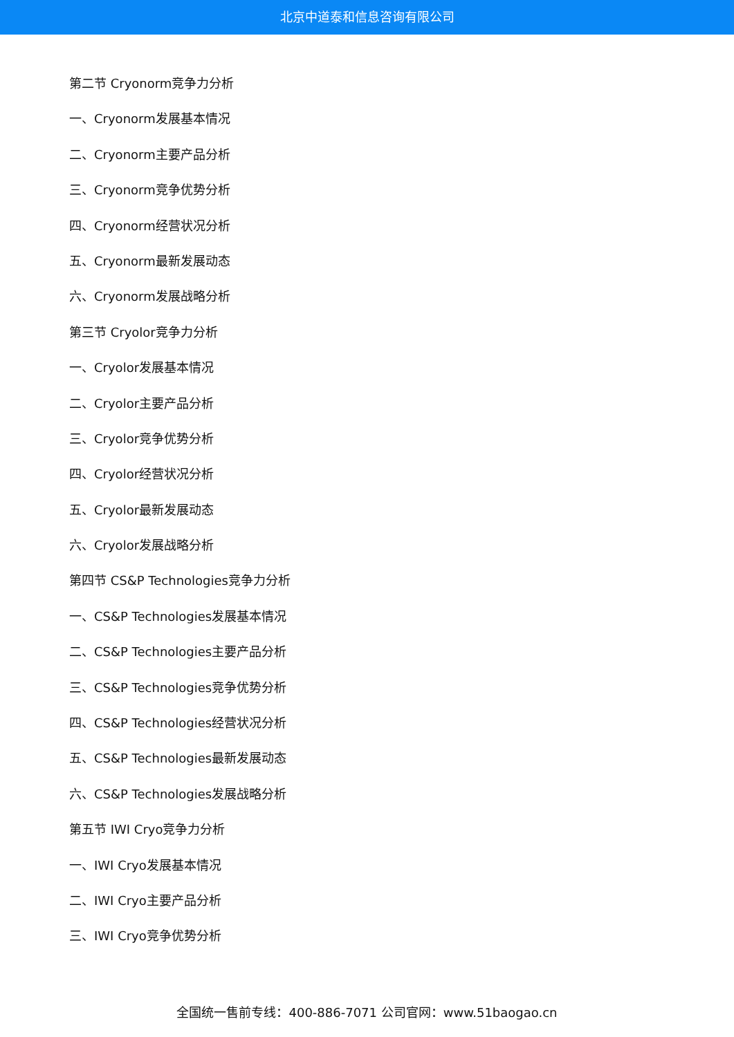北京中道泰和信息咨询有限公司
第二节 Cryonorm竞争力分析
一、Cryonorm发展基本情况
二、Cryonorm主要产品分析
三、Cryonorm竞争优势分析
四、Cryonorm经营状况分析
五、Cryonorm最新发展动态
六、Cryonorm发展战略分析
第三节 Cryolor竞争力分析
一、Cryolor发展基本情况
二、Cryolor主要产品分析
三、Cryolor竞争优势分析
四、Cryolor经营状况分析
五、Cryolor最新发展动态
六、Cryolor发展战略分析
第四节 CS&P Technologies竞争力分析
一、CS&P Technologies发展基本情况
二、CS&P Technologies主要产品分析
三、CS&P Technologies竞争优势分析
四、CS&P Technologies经营状况分析
五、CS&P Technologies最新发展动态
六、CS&P Technologies发展战略分析
第五节 IWI Cryo竞争力分析
一、IWI Cryo发展基本情况
二、IWI Cryo主要产品分析
三、IWI Cryo竞争优势分析
全国统一售前专线：400-886-7071 公司官网：www.51baogao.cn